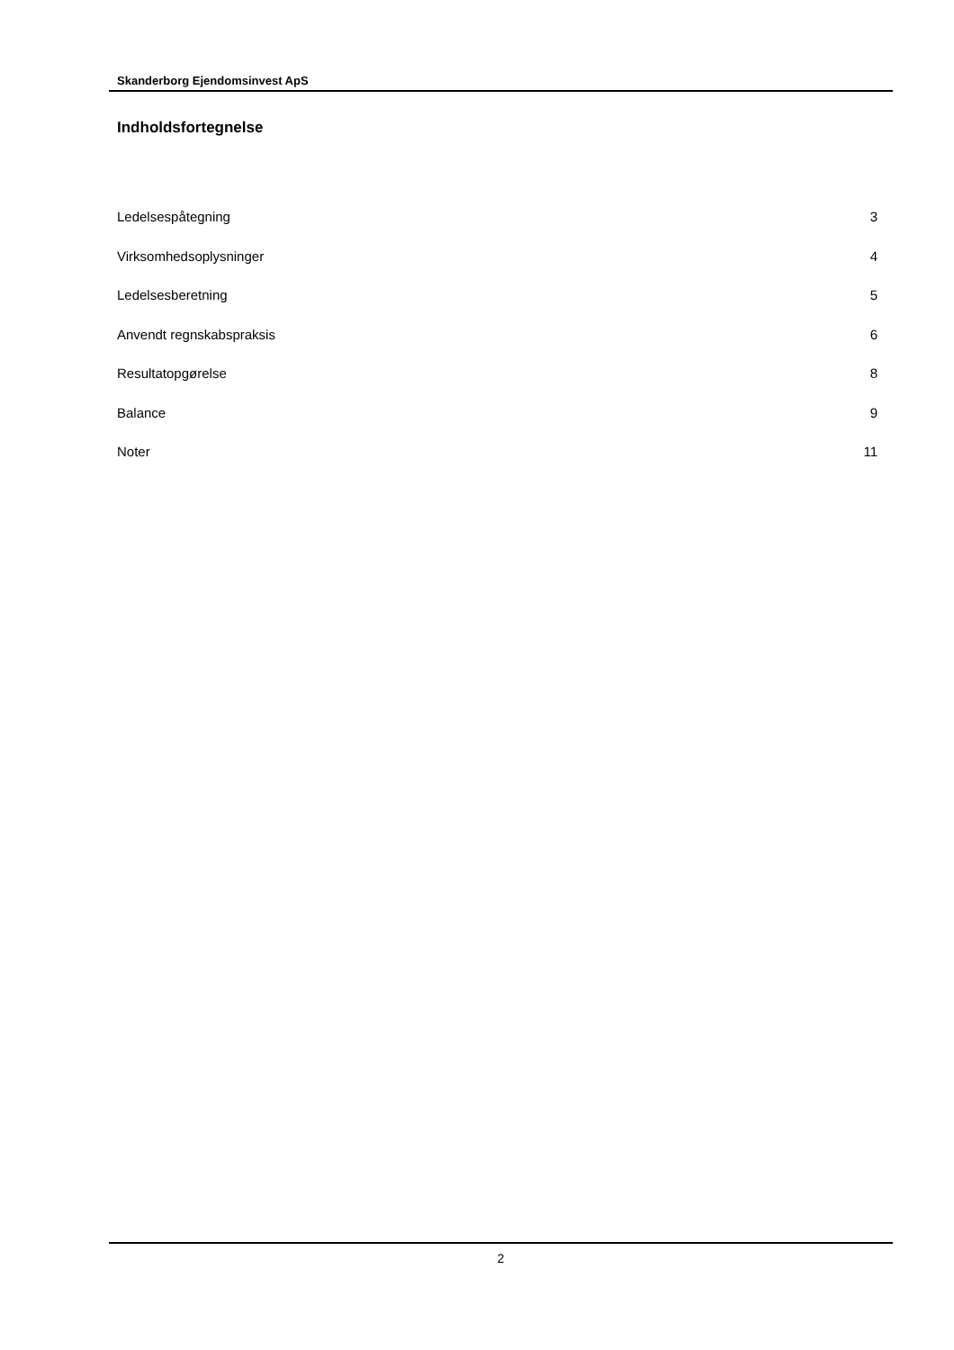Skanderborg Ejendomsinvest ApS
Indholdsfortegnelse
| Ledelsespåtegning | 3 |
| Virksomhedsoplysninger | 4 |
| Ledelsesberetning | 5 |
| Anvendt regnskabspraksis | 6 |
| Resultatopgørelse | 8 |
| Balance | 9 |
| Noter | 11 |
2